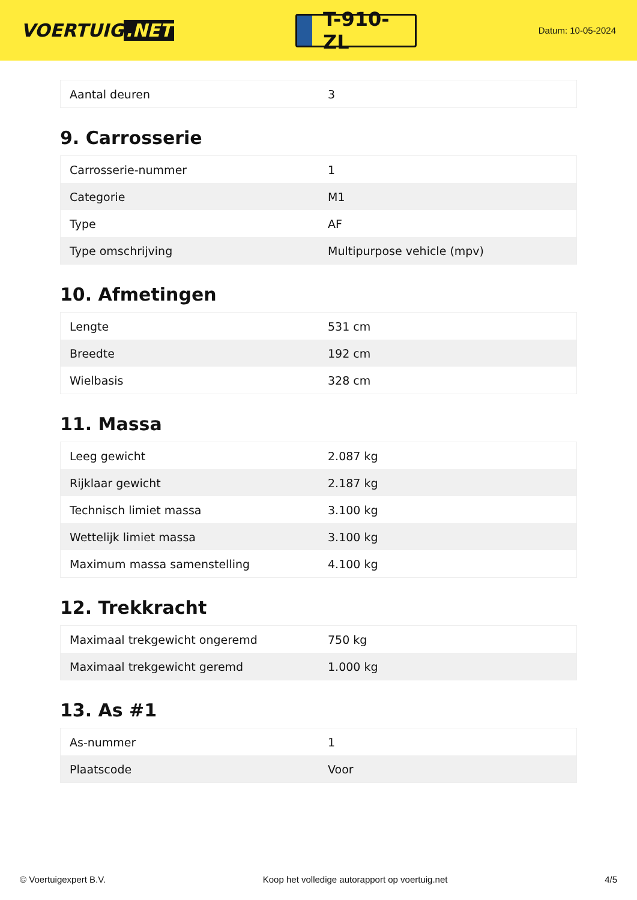VOERTUIG.NET
T-910-ZL
Datum: 10-05-2024
| Aantal deuren | 3 |
9. Carrosserie
| Carrosserie-nummer | 1 |
| Categorie | M1 |
| Type | AF |
| Type omschrijving | Multipurpose vehicle (mpv) |
10. Afmetingen
| Lengte | 531 cm |
| Breedte | 192 cm |
| Wielbasis | 328 cm |
11. Massa
| Leeg gewicht | 2.087 kg |
| Rijklaar gewicht | 2.187 kg |
| Technisch limiet massa | 3.100 kg |
| Wettelijk limiet massa | 3.100 kg |
| Maximum massa samenstelling | 4.100 kg |
12. Trekkracht
| Maximaal trekgewicht ongeremd | 750 kg |
| Maximaal trekgewicht geremd | 1.000 kg |
13. As #1
| As-nummer | 1 |
| Plaatscode | Voor |
© Voertuigexpert B.V. Koop het volledige autorapport op voertuig.net 4/5